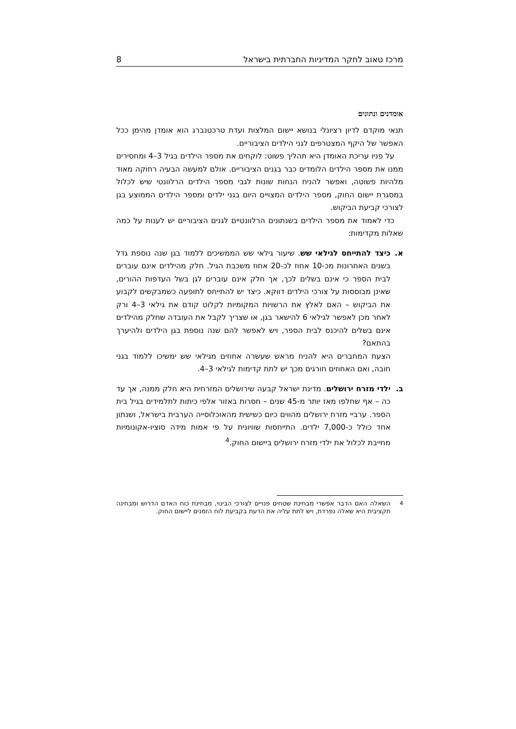מרכז טאוב לחקר המדיניות החברתית בישראל 8
אומדנים ונתונים
תנאי מוקדם לדיון רציונלי בנושא יישום המלצות ועדת טרכטנברג הוא אומדן מהימן ככל האפשר של היקף המצטרפים לגני הילדים הציבוריים.
על פניו עריכת האומדן היא תהליך פשוט: לוקחים את מספר הילדים בגיל 3–4 ומחסירים ממנו את מספר הילדים הלומדים כבר בגנים הציבוריים. אולם למעשה הבעיה רחוקה מאוד מלהיות פשוטה, ואפשר להניח הנחות שונות לגבי מספר הילדים הרלוונטי שיש לכלול במסגרת יישום החוק, מספר הילדים המצויים היום בגני ילדים ומספר הילדים הממוצע בגן לצורכי קביעת הביקוש.
כדי לאמוד את מספר הילדים בשנתונים הרלוונטיים לגנים הציבוריים יש לענות על כמה שאלות מקדימות:
א. כיצד להתייחס לגילאי שש. שיעור גילאי שש הממשיכים ללמוד בגן שנה נוספת גדל בשנים האחרונות מכ-10 אחוז לכ-20 אחוז משכבת הגיל. חלק מהילדים אינם עוברים לבית הספר כי אינם בשלים לכך, אך חלק אינם עוברים לגן בשל העדפות ההורים, שאינן מבוססות על צורכי הילדים דווקא. כיצד יש להתייחס לתופעה כשמבקשים לקבוע את הביקוש – האם לאלץ את הרשויות המקומיות לקלוט קודם את גילאי 3–4 ורק לאחר מכן לאפשר לגילאי 6 להישאר בגן, או שצריך לקבל את העובדה שחלק מהילדים אינם בשלים להיכנס לבית הספר, ויש לאפשר להם שנה נוספת בגן הילדים ולהיערך בהתאם?
הצעת המחברים היא להניח מראש שעשרה אחוזים מגילאי שש ימשיכו ללמוד בגני חובה, ואם האחוזים חורגים מכך יש לתת קדימות לגילאי 3–4.
ב. ילדי מזרח ירושלים. מדינת ישראל קבעה שירושלים המזרחית היא חלק ממנה, אך עד כה – אף שחלפו מאז יותר מ-45 שנים – חסרות באזור אלפי כיתות לתלמידים בגיל בית הספר. ערביי מזרח ירושלים מהווים כיום כשישית מהאוכלוסייה הערבית בישראל, ושנתון אחד כולל כ-7,000 ילדים. התייחסות שוויונית על פי אמות מידה סוציו-אקונומיות מחייבת לכלול את ילדי מזרח ירושלים ביישום החוק.<sup>4</sup>
<sup>4</sup>
השאלה האם הדבר אפשרי מבחינת שטחים פנויים לצורכי הבינוי, מבחינת כוח האדם הדרוש ומבחינה תקציבית היא שאלה נפרדת, ויש לתת עליה את הדעת בקביעת לוח הזמנים ליישום החוק.